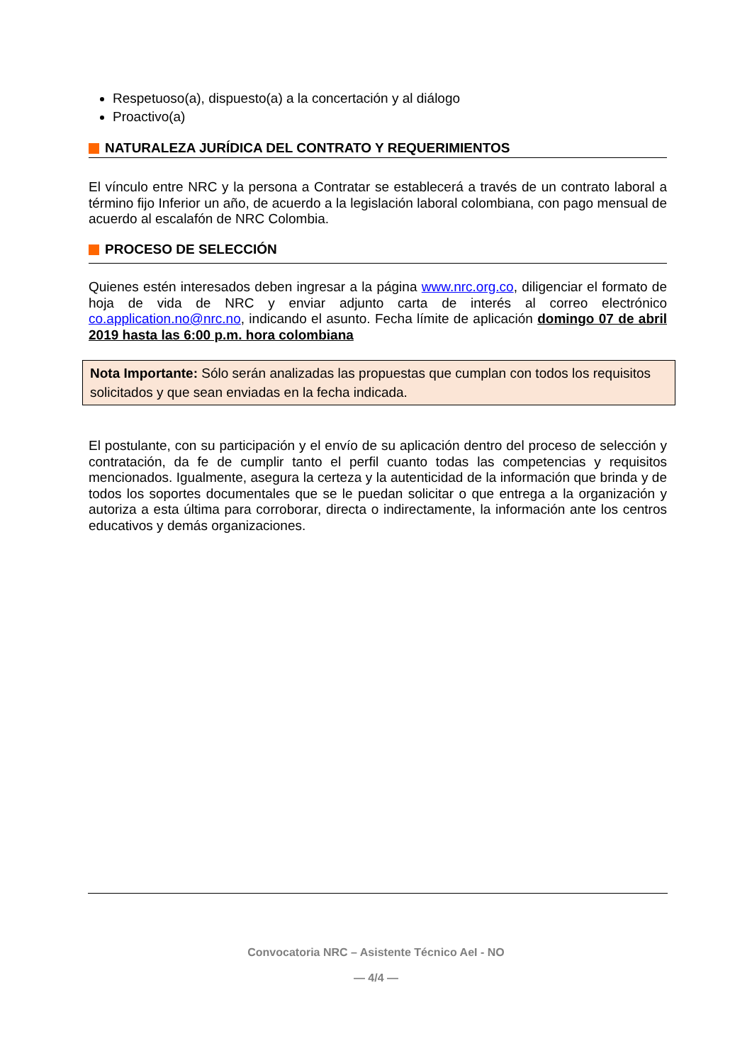Respetuoso(a), dispuesto(a) a la concertación y al diálogo
Proactivo(a)
NATURALEZA JURÍDICA DEL CONTRATO Y REQUERIMIENTOS
El vínculo entre NRC y la persona a Contratar se establecerá a través de un contrato laboral a término fijo Inferior un año, de acuerdo a la legislación laboral colombiana, con pago mensual de acuerdo al escalafón de NRC Colombia.
PROCESO DE SELECCIÓN
Quienes estén interesados deben ingresar a la página www.nrc.org.co, diligenciar el formato de hoja de vida de NRC y enviar adjunto carta de interés al correo electrónico co.application.no@nrc.no, indicando el asunto. Fecha límite de aplicación domingo 07 de abril 2019 hasta las 6:00 p.m. hora colombiana
Nota Importante: Sólo serán analizadas las propuestas que cumplan con todos los requisitos solicitados y que sean enviadas en la fecha indicada.
El postulante, con su participación y el envío de su aplicación dentro del proceso de selección y contratación, da fe de cumplir tanto el perfil cuanto todas las competencias y requisitos mencionados. Igualmente, asegura la certeza y la autenticidad de la información que brinda y de todos los soportes documentales que se le puedan solicitar o que entrega a la organización y autoriza a esta última para corroborar, directa o indirectamente, la información ante los centros educativos y demás organizaciones.
Convocatoria NRC – Asistente Técnico AeI - NO
— 4/4 —